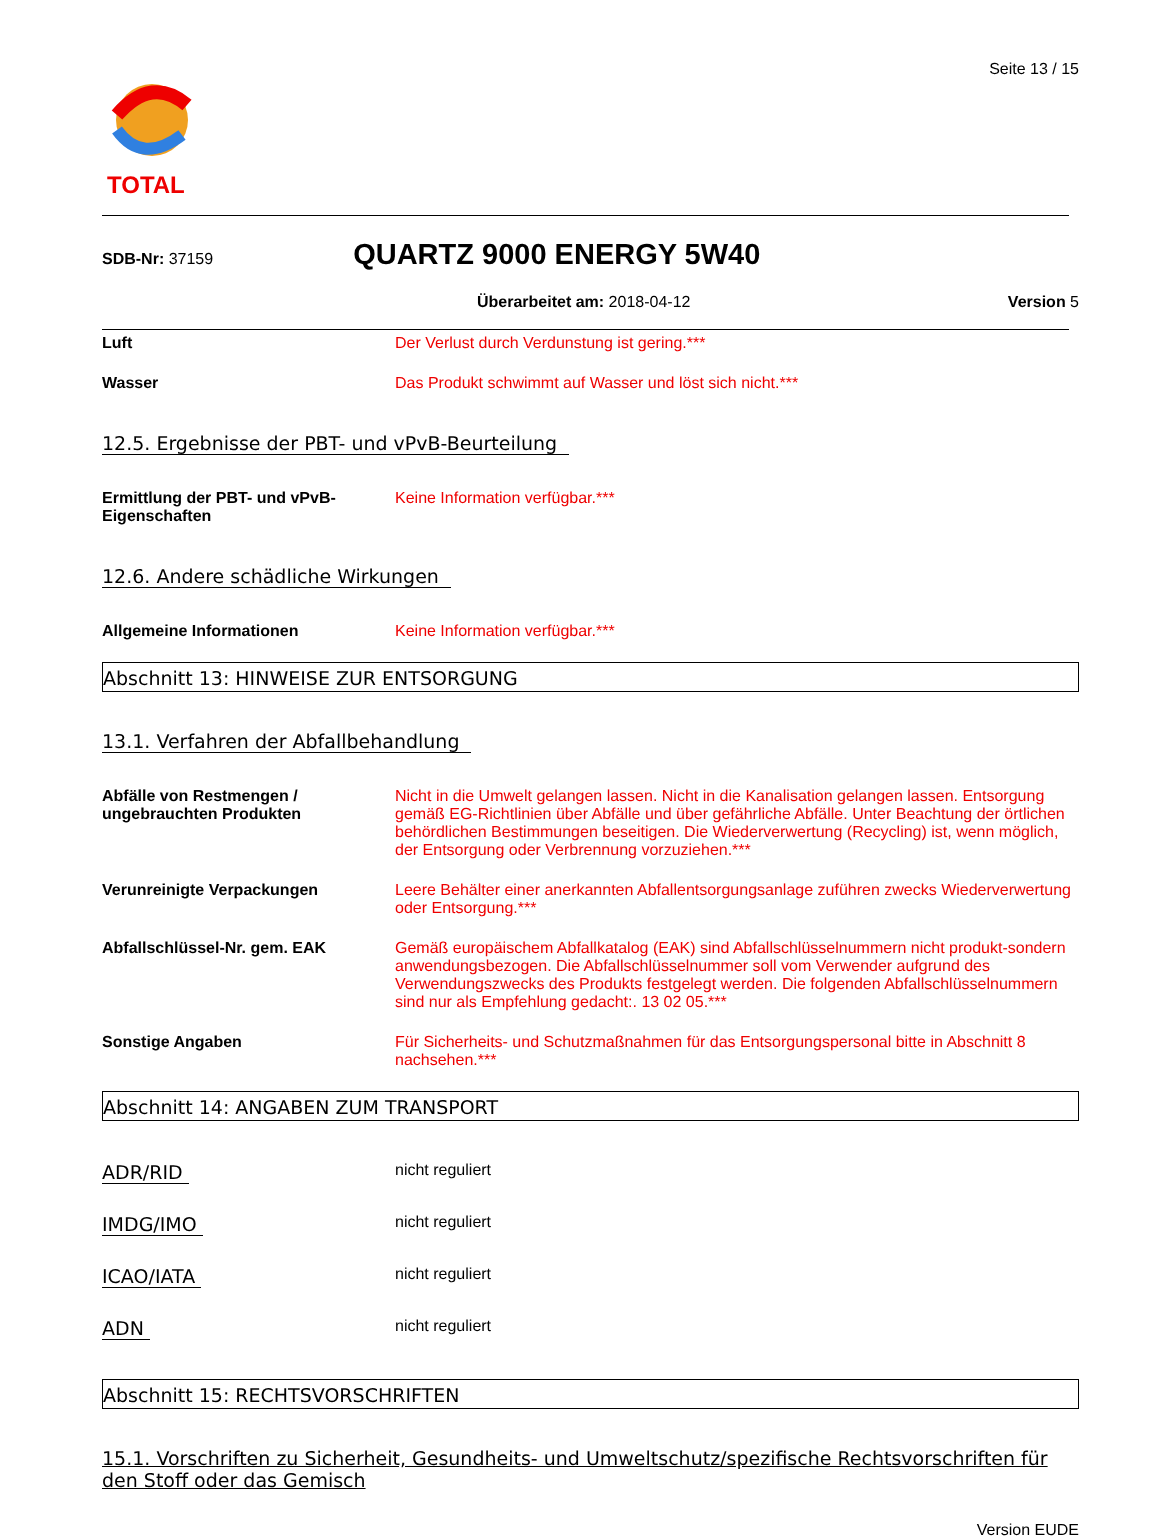TOTAL
Seite 13 / 15
SDB-Nr: 37159
QUARTZ 9000 ENERGY 5W40
Überarbeitet am: 2018-04-12 Version 5
Luft Der Verlust durch Verdunstung ist gering.***
Wasser Das Produkt schwimmt auf Wasser und löst sich nicht.***
12.5. Ergebnisse der PBT- und vPvB-Beurteilung
Ermittlung der PBT- und vPvB-Eigenschaften
Keine Information verfügbar.***
12.6. Andere schädliche Wirkungen
Allgemeine Informationen Keine Information verfügbar.***
Abschnitt 13: HINWEISE ZUR ENTSORGUNG
13.1. Verfahren der Abfallbehandlung
Abfälle von Restmengen / ungebrauchten Produkten
Nicht in die Umwelt gelangen lassen. Nicht in die Kanalisation gelangen lassen. Entsorgung gemäß EG-Richtlinien über Abfälle und über gefährliche Abfälle. Unter Beachtung der örtlichen behördlichen Bestimmungen beseitigen. Die Wiederverwertung (Recycling) ist, wenn möglich, der Entsorgung oder Verbrennung vorzuziehen.***
Verunreinigte Verpackungen Leere Behälter einer anerkannten Abfallentsorgungsanlage zuführen zwecks Wiederverwertung oder Entsorgung.***
Abfallschlüssel-Nr. gem. EAK Gemäß europäischem Abfallkatalog (EAK) sind Abfallschlüsselnummern nicht produkt-sondern anwendungsbezogen. Die Abfallschlüsselnummer soll vom Verwender aufgrund des Verwendungszwecks des Produkts festgelegt werden. Die folgenden Abfallschlüsselnummern sind nur als Empfehlung gedacht:. 13 02 05.***
Sonstige Angaben Für Sicherheits- und Schutzmaßnahmen für das Entsorgungspersonal bitte in Abschnitt 8 nachsehen.***
Abschnitt 14: ANGABEN ZUM TRANSPORT
ADR/RID
nicht reguliert
IMDG/IMO
nicht reguliert
ICAO/IATA
nicht reguliert
ADN
nicht reguliert
Abschnitt 15: RECHTSVORSCHRIFTEN
15.1. Vorschriften zu Sicherheit, Gesundheits- und Umweltschutz/spezifische Rechtsvorschriften für den Stoff oder das Gemisch
Version EUDE